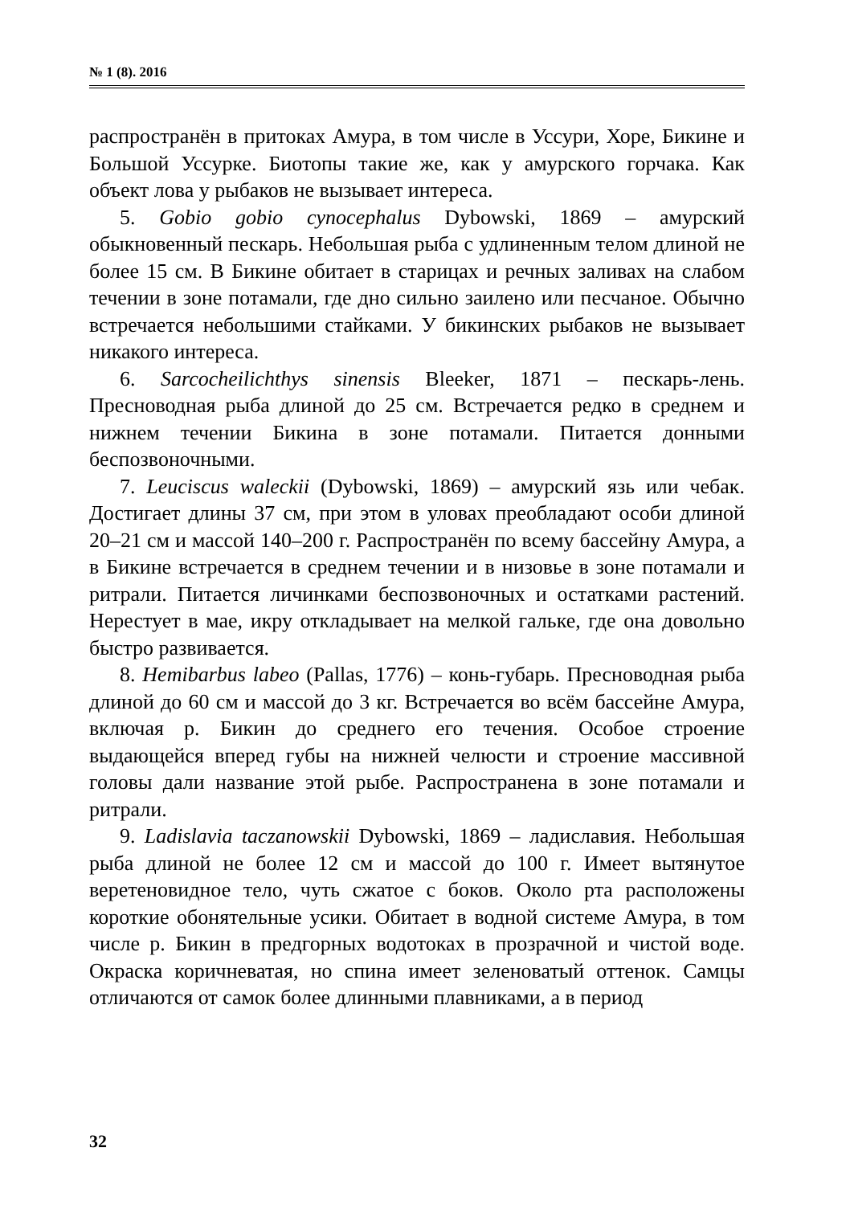№ 1 (8). 2016
распространён в притоках Амура, в том числе в Уссури, Хоре, Бикине и Большой Уссурке. Биотопы такие же, как у амурского горчака. Как объект лова у рыбаков не вызывает интереса.
5. Gobio gobio cynocephalus Dybowski, 1869 – амурский обыкновенный пескарь. Небольшая рыба с удлиненным телом длиной не более 15 см. В Бикине обитает в старицах и речных заливах на слабом течении в зоне потамали, где дно сильно заилено или песчаное. Обычно встречается небольшими стайками. У бикинских рыбаков не вызывает никакого интереса.
6. Sarcocheilichthys sinensis Bleeker, 1871 – пескарь-лень. Пресноводная рыба длиной до 25 см. Встречается редко в среднем и нижнем течении Бикина в зоне потамали. Питается донными беспозвоночными.
7. Leuciscus waleckii (Dybowski, 1869) – амурский язь или чебак. Достигает длины 37 см, при этом в уловах преобладают особи длиной 20–21 см и массой 140–200 г. Распространён по всему бассейну Амура, а в Бикине встречается в среднем течении и в низовье в зоне потамали и ритрали. Питается личинками беспозвоночных и остатками растений. Нерестует в мае, икру откладывает на мелкой гальке, где она довольно быстро развивается.
8. Hemibarbus labeo (Pallas, 1776) – конь-губарь. Пресноводная рыба длиной до 60 см и массой до 3 кг. Встречается во всём бассейне Амура, включая р. Бикин до среднего его течения. Особое строение выдающейся вперед губы на нижней челюсти и строение массивной головы дали название этой рыбе. Распространена в зоне потамали и ритрали.
9. Ladislavia taczanowskii Dybowski, 1869 – ладиславия. Небольшая рыба длиной не более 12 см и массой до 100 г. Имеет вытянутое веретеновидное тело, чуть сжатое с боков. Около рта расположены короткие обонятельные усики. Обитает в водной системе Амура, в том числе р. Бикин в предгорных водотоках в прозрачной и чистой воде. Окраска коричневатая, но спина имеет зеленоватый оттенок. Самцы отличаются от самок более длинными плавниками, а в период
32